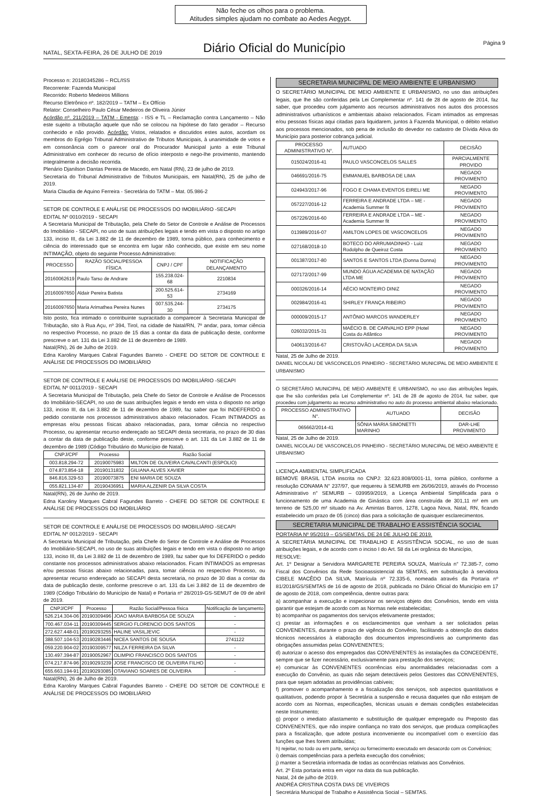Não feche os olhos para o problema.
Atitudes simples ajudam no combate ao Aedes Aegypt.
NATAL, SEXTA-FEIRA, 26 DE JULHO DE 2019
Diário Oficial do Município
Página 9
Processo n: 20180345286 – RCL/ISS
Recorrente: Fazenda Municipal
Recorrido: Roberto Medeiros Millions
Recurso Eletrônico nº. 182/2019 – TATM – Ex Offício
Relator: Conselheiro Paulo César Medeiros de Oliveira Júnior
Acórdão nº. 211/2019 – TATM - Ementa: - ISS e TL – Reclamação contra Lançamento – Não este sujeito a tributação aquele que não se colocou na hipótese do fato gerador – Recurso conhecido e não provido. Acórdão: Vistos, relatados e discutidos estes autos, acordam os membros do Egrégio Tribunal Administrativo de Tributos Municipais, à unanimidade de votos e em consonância com o parecer oral do Procurador Municipal junto a este Tribunal Administrativo em conhecer do recurso de ofício interposto e nego-lhe provimento, mantendo integralmente a decisão recorrida.
Plenário Djanilson Dantas Pereira de Macedo, em Natal (RN), 23 de julho de 2019.
Secretaria do Tribunal Administrativo de Tributos Municipais, em Natal(RN), 25 de julho de 2019.
Maria Claudia de Aquino Ferreira - Secretária do TATM – Mat. 05.986-2
SETOR DE CONTROLE E ANÁLISE DE PROCESSOS DO IMOBILIÁRIO -SECAPI
EDITAL Nº 0010/2019 - SECAPI
A Secretaria Municipal de Tributação, pela Chefe do Setor de Controle e Análise de Processos do Imobiliário - SECAPI, no uso de suas atribuições legais e tendo em vista o disposto no artigo 133, inciso III, da Lei 3.882 de 11 de dezembro de 1989, torna público, para conhecimento e ciência do interessado que se encontra em lugar não conhecido, que existe em seu nome INTIMAÇÃO, objeto do seguinte Processo Administrativo:
| PROCESSO | RAZÃO SOCIAL/PESSOA FÍSICA | CNPJ / CPF | NOTIFICAÇÃO DELANÇAMENTO |
| --- | --- | --- | --- |
| 20160062619 | Paulo Tarso de Andrare | 155.238.024-68 | 2210834 |
| 20160097650 | Aldair Pereira Batista | 200.525.614-53 | 2734169 |
| 20160097650 | Maria Arimathea Pereira Nunes | 007.535.244-30 | 2734175 |
Isto posto, fica intimado o contribuinte supracitado a comparecer à Secretaria Municipal de Tributação, sito à Rua Açu, nº 394, Tirol, na cidade de Natal/RN, 7º andar, para, tomar ciência no respectivo Processo, no prazo de 15 dias a contar da data de publicação deste, conforme prescreve o art. 131 da Lei 3.882 de 11 de dezembro de 1989.
Natal(RN), 26 de Julho de 2019.
Edna Karoliny Marques Cabral Fagundes Barreto - CHEFE DO SETOR DE CONTROLE E ANÁLISE DE PROCESSOS DO IMOBILIÁRIO
SETOR DE CONTROLE E ANÁLISE DE PROCESSOS DO IMOBILIÁRIO -SECAPI
EDITAL Nº 0011/2019 - SECAPI
A Secretaria Municipal de Tributação, pela Chefe do Setor de Controle e Análise de Processos do Imobiliário-SECAPI, no uso de suas atribuições legais e tendo em vista o disposto no artigo 133, inciso III, da Lei 3.882 de 11 de dezembro de 1989, faz saber que foi INDEFERIDO o pedido constante nos processos administrativos abaixo relacionados. Ficam INTIMADOS as empresas e/ou pessoas físicas abaixo relacionadas, para, tomar ciência no respectivo Processo, ou apresentar recurso endereçado ao SECAPI desta secretaria, no prazo de 30 dias a contar da data de publicação deste, conforme prescreve o art. 131 da Lei 3.882 de 11 de dezembro de 1989 (Código Tributário do Município de Natal).
| CNPJ/CPF | Processo | Razão Social |
| --- | --- | --- |
| 003.818.294-72 | 20190075983 | MILTON DE OLIVEIRA CAVALCANTI (ESPOLIO) |
| 074.873.854-18 | 20190131832 | GILIANA ALVES XAVIER |
| 846.816.329-53 | 20190073875 | ENI MARIA DE SOUZA |
| 055.821.134-87 | 20190436951 | MARIA ALZENIR DA SILVA COSTA |
Natal(RN), 26 de Junho de 2019.
Edna Karoliny Marques Cabral Fagundes Barreto - CHEFE DO SETOR DE CONTROLE E ANÁLISE DE PROCESSOS DO IMOBILIÁRIO
SETOR DE CONTROLE E ANÁLISE DE PROCESSOS DO IMOBILIÁRIO -SECAPI
EDITAL Nº 0012/2019 - SECAPI
A Secretaria Municipal de Tributação, pela Chefe do Setor de Controle e Análise de Processos do Imobiliário-SECAPI, no uso de suas atribuições legais e tendo em vista o disposto no artigo 133, inciso III, da Lei 3.882 de 11 de dezembro de 1989, faz saber que foi DEFERIDO o pedido constante nos processos administrativos abaixo relacionados. Ficam INTIMADOS as empresas e/ou pessoas físicas abaixo relacionadas, para, tomar ciência no respectivo Processo, ou apresentar recurso endereçado ao SECAPI desta secretaria, no prazo de 30 dias a contar da data de publicação deste, conforme prescreve o art. 131 da Lei 3.882 de 11 de dezembro de 1989 (Código Tributário do Município de Natal) e Portaria nº 28/2019-GS-SEMUT de 09 de abril de 2019.
| CNPJ/CPF | Processo | Razão Social/Pessoa física | Notificação de lançamento |
| --- | --- | --- | --- |
| 526.214.304-06 | 20190309496 | JOAO MARIA BARBOSA DE SOUZA | - |
| 700.467.034-11 | 20190309445 | SERGIO FLORENCIO DOS SANTOS | - |
| 272.627.448-01 | 20190293255 | HALINE VASILJEVIC | - |
| 388.507.104-53 | 20190283446 | NICEA SANTOS DE SOUSA | 2741122 |
| 059.220.904-02 | 20190309577 | NILZA FERREIRA DA SILVA | - |
| 130.497.394-87 | 20190052967 | OLIMPIO FRANCISCO DOS SANTOS | - |
| 074.217.874-96 | 20190293239 | JOSE FRANCISCO DE OLIVEIRA FILHO | - |
| 655.663.194-91 | 20190293085 | OTAVIANO SOARES DE OLIVEIRA | - |
Natal(RN), 26 de Julho de 2019.
Edna Karoliny Marques Cabral Fagundes Barreto - CHEFE DO SETOR DE CONTROLE E ANÁLISE DE PROCESSOS DO IMOBILIÁRIO
SECRETARIA MUNICIPAL DE MEIO AMBIENTE E URBANISMO
O SECRETÁRIO MUNICIPAL DE MEIO AMBIENTE E URBANISMO, no uso das atribuições legais, que lhe são conferidas pela Lei Complementar nº. 141 de 28 de agosto de 2014, faz saber, que procedeu com julgamento aos recursos administrativos nos autos dos processos administrativos urbanísticos e ambientais abaixo relacionados. Ficam intimados as empresas e/ou pessoas físicas aqui citadas para liquidarem, juntos à Fazenda Municipal, o débito relativo aos processos mencionados, sob pena de inclusão do devedor no cadastro de Dívida Ativa do Município para posterior cobrança judicial.
| PROCESSO ADMINISTRATIVO N°. | AUTUADO | DECISÃO |
| --- | --- | --- |
| 015024/2016-41 | PAULO VASCONCELOS SALLES | PARCIALMENTE PROVIDO |
| 046691/2016-75 | EMMANUEL BARBOSA DE LIMA | NEGADO PROVIMENTO |
| 024943/2017-96 | FOGO E CHAMA EVENTOS EIRELI ME | NEGADO PROVIMENTO |
| 057227/2016-12 | FERREIRA E ANDRADE LTDA – ME -Academia Summer fit | NEGADO PROVIMENTO |
| 057226/2016-60 | FERREIRA E ANDRADE LTDA – ME -Academia Summer fit | NEGADO PROVIMENTO |
| 013989/2016-07 | AMILTON LOPES DE VASCONCELOS | NEGADO PROVIMENTO |
| 027168/2018-10 | BOTECO DO ARRUMADINHO - Luiz Rodolpho de Queiroz Costa | NEGADO PROVIMENTO |
| 001387/2017-80 | SANTOS E SANTOS LTDA (Donna Donna) | NEGADO PROVIMENTO |
| 027172/2017-99 | MUNDO ÁGUA ACADEMIA DE NATAÇÃO LTDA ME | NEGADO PROVIMENTO |
| 000326/2016-14 | AÉCIO MONTEIRO DINIZ | NEGADO PROVIMENTO |
| 002984/2016-41 | SHIRLEY FRANÇA RIBEIRO | NEGADO PROVIMENTO |
| 000009/2015-17 | ANTÔNIO MARCOS WANDERLEY | NEGADO PROVIMENTO |
| 026032/2015-31 | MAÉCIO B. DE CARVALHO EPP (Hotel Costa do Atlântico | NEGADO PROVIMENTO |
| 040613/2016-67 | CRISTOVÃO LACERDA DA SILVA | NEGADO PROVIMENTO |
Natal, 25 de Julho de 2019.
DANIEL NICOLAU DE VASCONCELOS PINHEIRO - SECRETÁRIO MUNICIPAL DE MEIO AMBIENTE E URBANISMO
O SECRETÁRIO MUNICIPAL DE MEIO AMBIENTE E URBANISMO, no uso das atribuições legais, que lhe são conferidas pela Lei Complementar nº. 141 de 28 de agosto de 2014, faz saber, que procedeu com julgamento ao recurso administrativo no auto do processo ambiental abaixo relacionado.
| PROCESSO ADMINISTRATIVO N°. | AUTUADO | DECISÃO |
| --- | --- | --- |
| 065662/2014-41 | SÔNIA MARIA SIMONETTI MARINHO | DAR-LHE PROVIMENTO |
Natal, 25 de Julho de 2019.
DANIEL NICOLAU DE VASCONCELOS PINHEIRO - SECRETÁRIO MUNICIPAL DE MEIO AMBIENTE E URBANISMO
LICENÇA AMBIENTAL SIMPLIFICADA
BEMOVE BRASIL LTDA inscrita no CNPJ: 32.623.808/0001-11, torna público, conforme a resolução CONAMA N° 237/97, que requereu à SEMURB em 26/06/2019, através do Processo Administrativo n° SEMURB – 039959/2019, a Licença Ambiental Simplificada para o funcionamento de uma Academia de Ginástica com área construída de 301,11 m² em um terreno de 525,00 m² situado na Av. Amintas Barros, 1278, Lagoa Nova, Natal, RN, ficando estabelecido um prazo de 05 (cinco) dias para a solicitação de quaisquer esclarecimentos.
SECRETARIA MUNICIPAL DE TRABALHO E ASSISTÊNCIA SOCIAL
PORTARIA Nº 95/2019 – GS/SEMTAS, DE 24 DE JULHO DE 2019.
A SECRETÁRIA MUNICIPAL DE TRABALHO E ASSISTÊNCIA SOCIAL, no uso de suas atribuições legais, e de acordo com o inciso I do Art. 58 da Lei orgânica do Município,
RESOLVE:
Art. 1º Designar a Servidora MARGARETE PEREIRA SOUZA, Matrícula n° 72.385-7, como Fiscal dos Convênios da Rede Socioassistencial da SEMTAS, em substituição à servidora CIBELE MACÊDO DA SILVA, Matrícula nº 72.335-6, nomeada através da Portaria nº 81/2018/GS/SEMTAS de 16 de agosto de 2018, publicada no Diário Oficial do Município em 17 de agosto de 2018, com competência, dentre outras para:
a) acompanhar a execução e inspecionar os serviços objeto dos Convênios, tendo em vista garantir que estejam de acordo com as Normas nele estabelecidas;
b) acompanhar os pagamentos dos serviços efetivamente prestados;
c) prestar as informações e os esclarecimentos que venham a ser solicitados pelas CONVENENTES, durante o prazo de vigência do Convênio, facilitando a obtenção dos dados técnicos necessários à elaboração dos documentos imprescindíveis ao cumprimento das obrigações assumidas pelas CONVENENTES;
d) autorizar o acesso dos empregados das CONVENENTES às instalações da CONCEDENTE, sempre que se fizer necessário, exclusivamente para prestação dos serviços;
e) comunicar às CONVENENTES ocorrências e/ou anormalidades relacionadas com a execução do Convênio, as quais não sejam detectáveis pelos Gestores das CONVENENTES, para que sejam adotadas as providências cabíveis;
f) promover o acompanhamento e a fiscalização dos serviços, sob aspectos quantitativos e qualitativos, podendo propor à Secretária a suspensão e recusa daqueles que não estejam de acordo com as Normas, especificações, técnicas usuais e demais condições estabelecidas neste Instrumento;
g) propor o imediato afastamento e substituição de qualquer empregado ou Preposto das CONVENENTES, que não inspire confiança no trato dos serviços, que produza complicações para a fiscalização, que adote postura inconveniente ou incompatível com o exercício das funções que lhes forem atribuídas;
h) rejeitar, no todo ou em parte, serviço ou fornecimento executado em desacordo com os Convênios;
i) demais competências para a perfeita execução dos convênios;
j) manter a Secretária informada de todas as ocorrências relativas aos Convênios.
Art. 2º Esta portaria entra em vigor na data da sua publicação.
Natal, 24 de julho de 2019.
ANDRÉA CRISTINA COSTA DIAS DE VIVEIROS
Secretária Municipal de Trabalho e Assistência Social – SEMTAS.